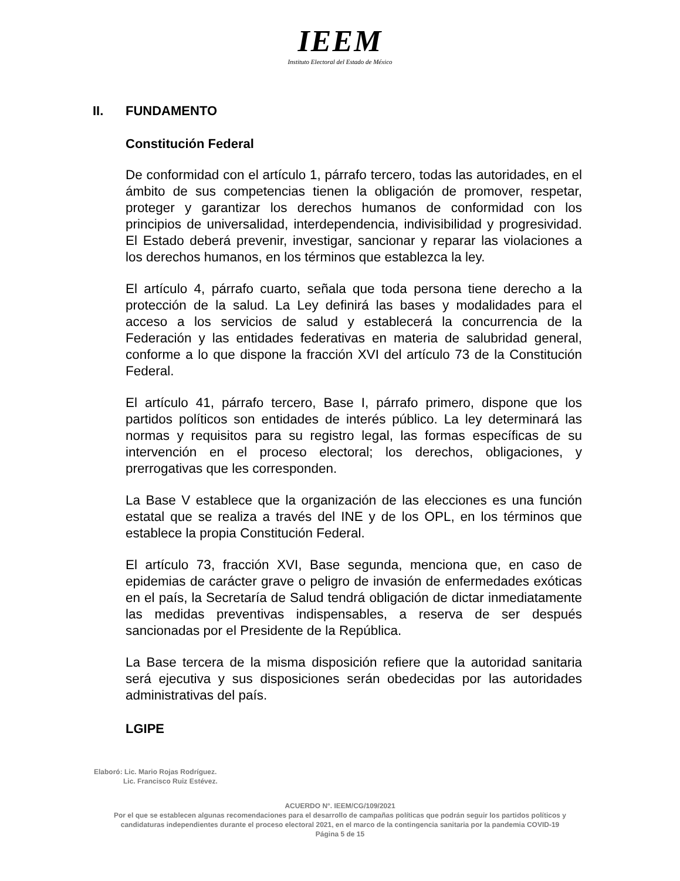IEEM
Instituto Electoral del Estado de México
II. FUNDAMENTO
Constitución Federal
De conformidad con el artículo 1, párrafo tercero, todas las autoridades, en el ámbito de sus competencias tienen la obligación de promover, respetar, proteger y garantizar los derechos humanos de conformidad con los principios de universalidad, interdependencia, indivisibilidad y progresividad. El Estado deberá prevenir, investigar, sancionar y reparar las violaciones a los derechos humanos, en los términos que establezca la ley.
El artículo 4, párrafo cuarto, señala que toda persona tiene derecho a la protección de la salud. La Ley definirá las bases y modalidades para el acceso a los servicios de salud y establecerá la concurrencia de la Federación y las entidades federativas en materia de salubridad general, conforme a lo que dispone la fracción XVI del artículo 73 de la Constitución Federal.
El artículo 41, párrafo tercero, Base I, párrafo primero, dispone que los partidos políticos son entidades de interés público. La ley determinará las normas y requisitos para su registro legal, las formas específicas de su intervención en el proceso electoral; los derechos, obligaciones, y prerrogativas que les corresponden.
La Base V establece que la organización de las elecciones es una función estatal que se realiza a través del INE y de los OPL, en los términos que establece la propia Constitución Federal.
El artículo 73, fracción XVI, Base segunda, menciona que, en caso de epidemias de carácter grave o peligro de invasión de enfermedades exóticas en el país, la Secretaría de Salud tendrá obligación de dictar inmediatamente las medidas preventivas indispensables, a reserva de ser después sancionadas por el Presidente de la República.
La Base tercera de la misma disposición refiere que la autoridad sanitaria será ejecutiva y sus disposiciones serán obedecidas por las autoridades administrativas del país.
LGIPE
Elaboró: Lic. Mario Rojas Rodríguez.
Lic. Francisco Ruiz Estévez.
ACUERDO N°. IEEM/CG/109/2021
Por el que se establecen algunas recomendaciones para el desarrollo de campañas políticas que podrán seguir los partidos políticos y candidaturas independientes durante el proceso electoral 2021, en el marco de la contingencia sanitaria por la pandemia COVID-19
Página 5 de 15